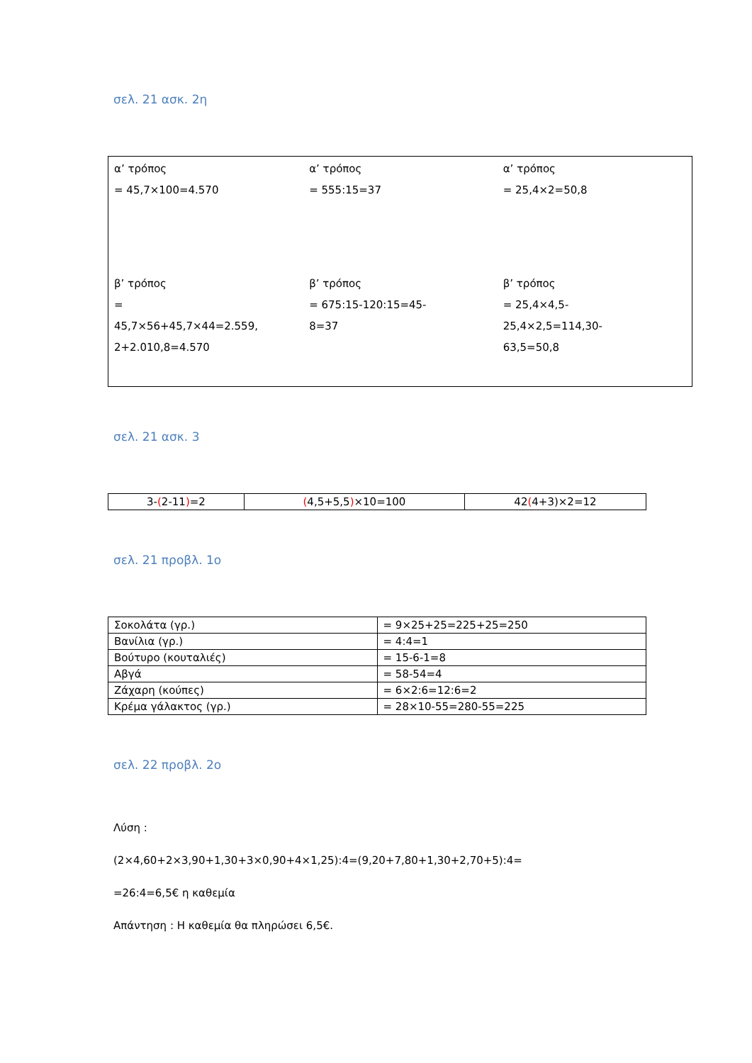σελ. 21 ασκ. 2η
| α’ τρόπος = 45,7×100=4.570 | α’ τρόπος = 555:15=37 | α’ τρόπος = 25,4×2=50,8 |
| β’ τρόπος = 45,7×56+45,7×44=2.559, 2+2.010,8=4.570 | β’ τρόπος = 675:15-120:15=45- 8=37 | β’ τρόπος = 25,4×4,5- 25,4×2,5=114,30- 63,5=50,8 |
σελ. 21 ασκ. 3
| 3- ( 2-11 ) =2 | ( 4,5+5,5 ) ×10=100 | 42 ( 4+3)×2=12 |
σελ. 21 προβλ. 1ο
| Σοκολάτα (γρ.) | = 9×25+25=225+25=250 |
| Βανίλια (γρ.) | = 4:4=1 |
| Βούτυρο (κουταλιές) | = 15-6-1=8 |
| Αβγά | = 58-54=4 |
| Ζάχαρη (κούπες) | = 6×2:6=12:6=2 |
| Κρέμα γάλακτος (γρ.) | = 28×10-55=280-55=225 |
σελ. 22 προβλ. 2ο
Λύση :
(2×4,60+2×3,90+1,30+3×0,90+4×1,25):4=(9,20+7,80+1,30+2,70+5):4=
=26:4=6,5€ η καθεμία
Απάντηση : Η καθεμία θα πληρώσει 6,5€.